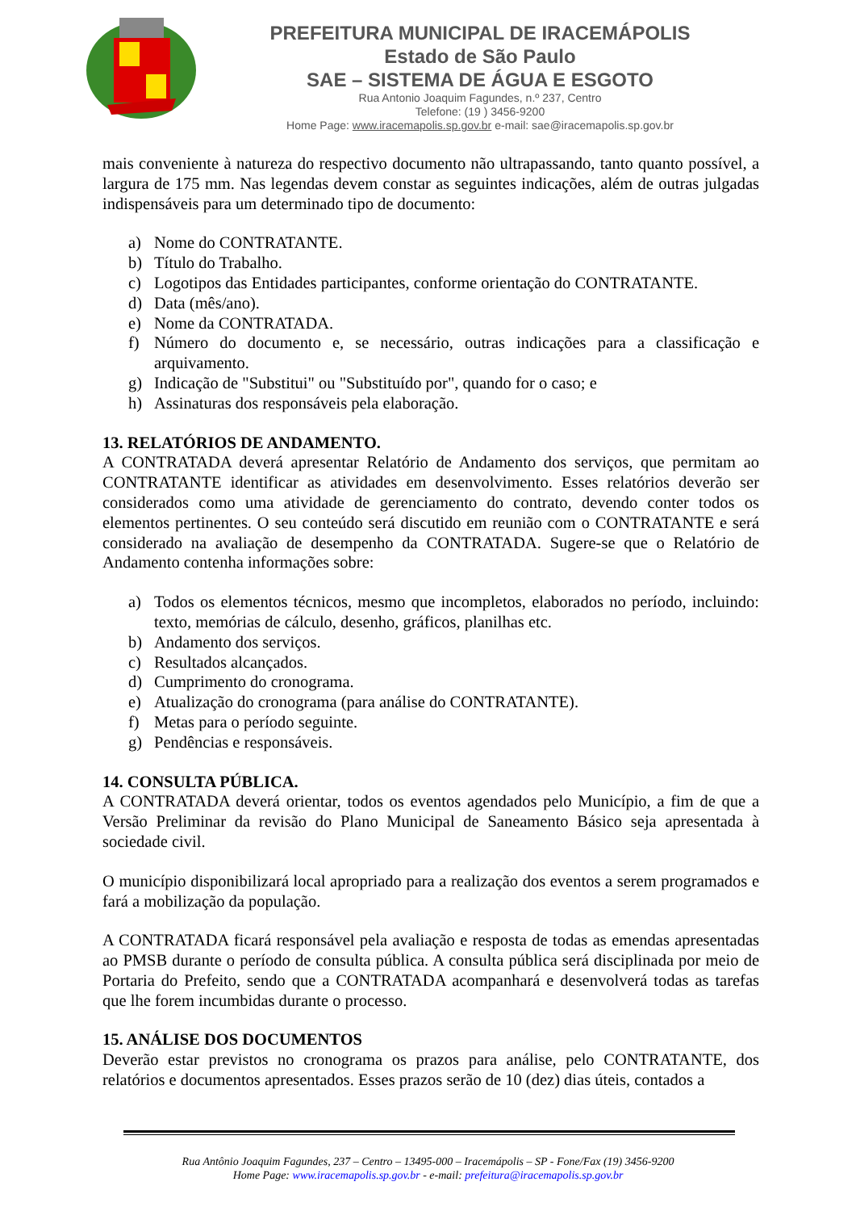PREFEITURA MUNICIPAL DE IRACEMÁPOLIS
Estado de São Paulo
SAE – SISTEMA DE ÁGUA E ESGOTO
Rua Antonio Joaquim Fagundes, n.º 237, Centro
Telefone: (19 ) 3456-9200
Home Page: www.iracemapolis.sp.gov.br e-mail: sae@iracemapolis.sp.gov.br
mais conveniente à natureza do respectivo documento não ultrapassando, tanto quanto possível, a largura de 175 mm. Nas legendas devem constar as seguintes indicações, além de outras julgadas indispensáveis para um determinado tipo de documento:
a) Nome do CONTRATANTE.
b) Título do Trabalho.
c) Logotipos das Entidades participantes, conforme orientação do CONTRATANTE.
d) Data (mês/ano).
e) Nome da CONTRATADA.
f) Número do documento e, se necessário, outras indicações para a classificação e arquivamento.
g) Indicação de "Substitui" ou "Substituído por", quando for o caso; e
h) Assinaturas dos responsáveis pela elaboração.
13. RELATÓRIOS DE ANDAMENTO.
A CONTRATADA deverá apresentar Relatório de Andamento dos serviços, que permitam ao CONTRATANTE identificar as atividades em desenvolvimento. Esses relatórios deverão ser considerados como uma atividade de gerenciamento do contrato, devendo conter todos os elementos pertinentes. O seu conteúdo será discutido em reunião com o CONTRATANTE e será considerado na avaliação de desempenho da CONTRATADA. Sugere-se que o Relatório de Andamento contenha informações sobre:
a) Todos os elementos técnicos, mesmo que incompletos, elaborados no período, incluindo: texto, memórias de cálculo, desenho, gráficos, planilhas etc.
b) Andamento dos serviços.
c) Resultados alcançados.
d) Cumprimento do cronograma.
e) Atualização do cronograma (para análise do CONTRATANTE).
f) Metas para o período seguinte.
g) Pendências e responsáveis.
14. CONSULTA PÚBLICA.
A CONTRATADA deverá orientar, todos os eventos agendados pelo Município, a fim de que a Versão Preliminar da revisão do Plano Municipal de Saneamento Básico seja apresentada à sociedade civil.
O município disponibilizará local apropriado para a realização dos eventos a serem programados e fará a mobilização da população.
A CONTRATADA ficará responsável pela avaliação e resposta de todas as emendas apresentadas ao PMSB durante o período de consulta pública. A consulta pública será disciplinada por meio de Portaria do Prefeito, sendo que a CONTRATADA acompanhará e desenvolverá todas as tarefas que lhe forem incumbidas durante o processo.
15. ANÁLISE DOS DOCUMENTOS
Deverão estar previstos no cronograma os prazos para análise, pelo CONTRATANTE, dos relatórios e documentos apresentados. Esses prazos serão de 10 (dez) dias úteis, contados a
Rua Antônio Joaquim Fagundes, 237 – Centro – 13495-000 – Iracemápolis – SP - Fone/Fax (19) 3456-9200
Home Page: www.iracemapolis.sp.gov.br - e-mail: prefeitura@iracemapolis.sp.gov.br